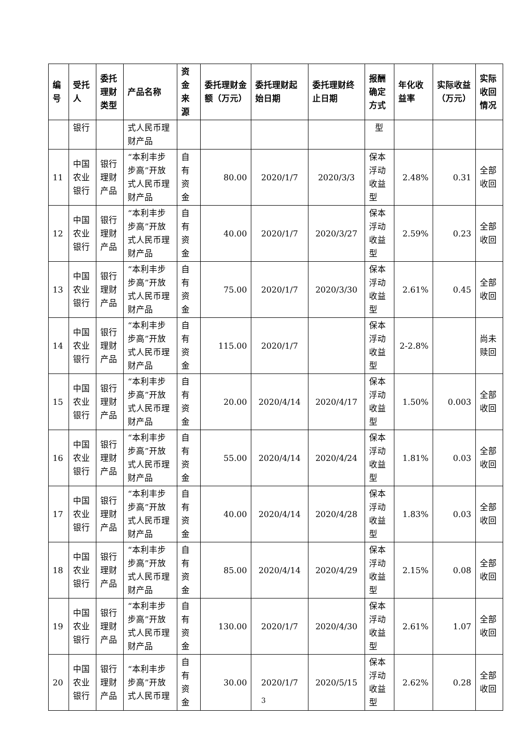| 编号 | 受托人 | 委托理财类型 | 产品名称 | 资金来源 | 委托理财金额（万元） | 委托理财起始日期 | 委托理财终止日期 | 报酬确定方式 | 年化收益率 | 实际收益（万元） | 实际收回情况 |
| --- | --- | --- | --- | --- | --- | --- | --- | --- | --- | --- | --- |
| | 银行 | | 式人民币理财产品 | | | | | 型 | | | |
| 11 | 中国农业银行 | 银行理财产品 | “本利丰步步高”开放式人民币理财产品 | 自有资金 | 80.00 | 2020/1/7 | 2020/3/3 | 保本浮动收益型 | 2.48% | 0.31 | 全部收回 |
| 12 | 中国农业银行 | 银行理财产品 | “本利丰步步高”开放式人民币理财产品 | 自有资金 | 40.00 | 2020/1/7 | 2020/3/27 | 保本浮动收益型 | 2.59% | 0.23 | 全部收回 |
| 13 | 中国农业银行 | 银行理财产品 | “本利丰步步高”开放式人民币理财产品 | 自有资金 | 75.00 | 2020/1/7 | 2020/3/30 | 保本浮动收益型 | 2.61% | 0.45 | 全部收回 |
| 14 | 中国农业银行 | 银行理财产品 | “本利丰步步高”开放式人民币理财产品 | 自有资金 | 115.00 | 2020/1/7 | | 保本浮动收益型 | 2-2.8% | | 尚未赎回 |
| 15 | 中国农业银行 | 银行理财产品 | “本利丰步步高”开放式人民币理财产品 | 自有资金 | 20.00 | 2020/4/14 | 2020/4/17 | 保本浮动收益型 | 1.50% | 0.003 | 全部收回 |
| 16 | 中国农业银行 | 银行理财产品 | “本利丰步步高”开放式人民币理财产品 | 自有资金 | 55.00 | 2020/4/14 | 2020/4/24 | 保本浮动收益型 | 1.81% | 0.03 | 全部收回 |
| 17 | 中国农业银行 | 银行理财产品 | “本利丰步步高”开放式人民币理财产品 | 自有资金 | 40.00 | 2020/4/14 | 2020/4/28 | 保本浮动收益型 | 1.83% | 0.03 | 全部收回 |
| 18 | 中国农业银行 | 银行理财产品 | “本利丰步步高”开放式人民币理财产品 | 自有资金 | 85.00 | 2020/4/14 | 2020/4/29 | 保本浮动收益型 | 2.15% | 0.08 | 全部收回 |
| 19 | 中国农业银行 | 银行理财产品 | “本利丰步步高”开放式人民币理财产品 | 自有资金 | 130.00 | 2020/1/7 | 2020/4/30 | 保本浮动收益型 | 2.61% | 1.07 | 全部收回 |
| 20 | 中国农业银行 | 银行理财产品 | “本利丰步步高”开放式人民币理 | 自有资金 | 30.00 | 2020/1/7 | 2020/5/15 | 保本浮动收益型 | 2.62% | 0.28 | 全部收回 |
3